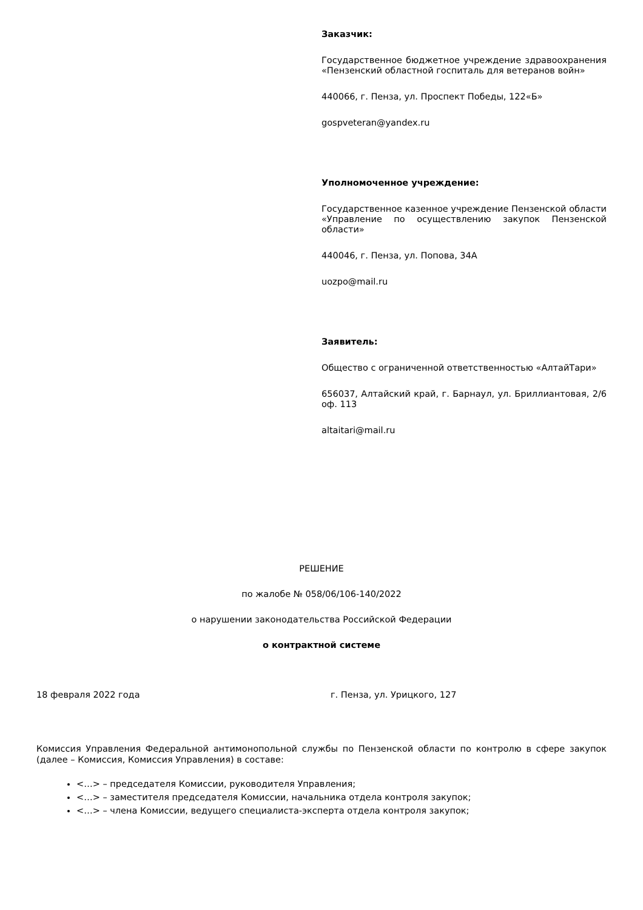Заказчик:
Государственное бюджетное учреждение здравоохранения «Пензенский областной госпиталь для ветеранов войн»
440066, г. Пенза, ул. Проспект Победы, 122«Б»
gospveteran@yandex.ru
Уполномоченное учреждение:
Государственное казенное учреждение Пензенской области «Управление по осуществлению закупок Пензенской области»
440046, г. Пенза, ул. Попова, 34А
uozpo@mail.ru
Заявитель:
Общество с ограниченной ответственностью «АлтайТари»
656037, Алтайский край, г. Барнаул, ул. Бриллиантовая, 2/6 оф. 113
altaitari@mail.ru
РЕШЕНИЕ
по жалобе № 058/06/106-140/2022
о нарушении законодательства Российской Федерации
о контрактной системе
18 февраля 2022 года г. Пенза, ул. Урицкого, 127
Комиссия Управления Федеральной антимонопольной службы по Пензенской области по контролю в сфере закупок (далее – Комиссия, Комиссия Управления) в составе:
<…> – председателя Комиссии, руководителя Управления;
<…> – заместителя председателя Комиссии, начальника отдела контроля закупок;
<…> – члена Комиссии, ведущего специалиста-эксперта отдела контроля закупок;